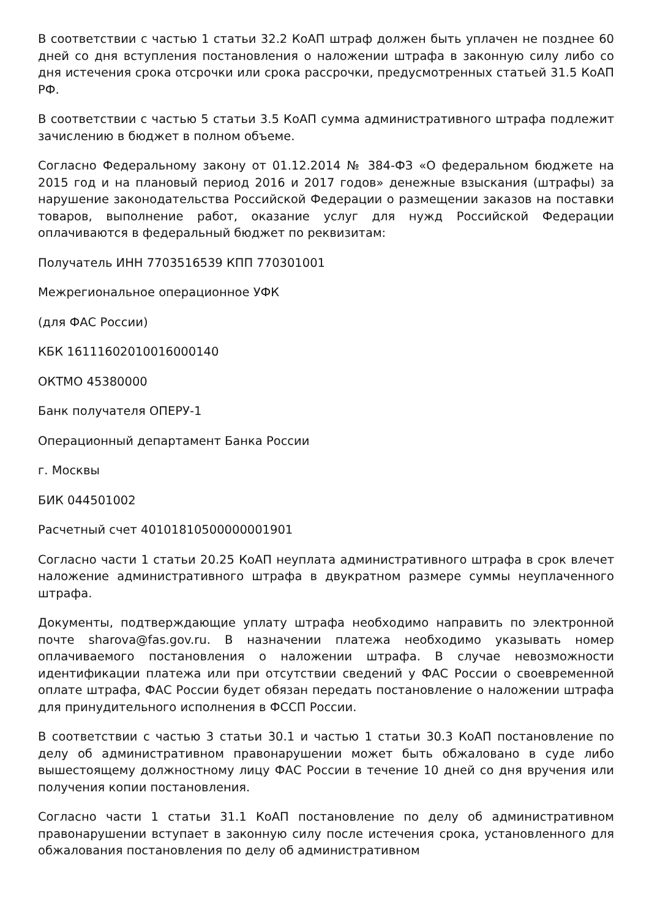В соответствии с частью 1 статьи 32.2 КоАП штраф должен быть уплачен не позднее 60 дней со дня вступления постановления о наложении штрафа в законную силу либо со дня истечения срока отсрочки или срока рассрочки, предусмотренных статьей 31.5 КоАП РФ.
В соответствии с частью 5 статьи 3.5 КоАП сумма административного штрафа подлежит зачислению в бюджет в полном объеме.
Согласно Федеральному закону от 01.12.2014 № 384-ФЗ «О федеральном бюджете на 2015 год и на плановый период 2016 и 2017 годов» денежные взыскания (штрафы) за нарушение законодательства Российской Федерации о размещении заказов на поставки товаров, выполнение работ, оказание услуг для нужд Российской Федерации оплачиваются в федеральный бюджет по реквизитам:
Получатель ИНН 7703516539 КПП 770301001
Межрегиональное операционное УФК
(для ФАС России)
КБК 16111602010016000140
ОКТМО 45380000
Банк получателя ОПЕРУ-1
Операционный департамент Банка России
г. Москвы
БИК 044501002
Расчетный счет 40101810500000001901
Согласно части 1 статьи 20.25 КоАП неуплата административного штрафа в срок влечет наложение административного штрафа в двукратном размере суммы неуплаченного штрафа.
Документы, подтверждающие уплату штрафа необходимо направить по электронной почте sharova@fas.gov.ru. В назначении платежа необходимо указывать номер оплачиваемого постановления о наложении штрафа. В случае невозможности идентификации платежа или при отсутствии сведений у ФАС России о своевременной оплате штрафа, ФАС России будет обязан передать постановление о наложении штрафа для принудительного исполнения в ФССП России.
В соответствии с частью 3 статьи 30.1 и частью 1 статьи 30.3 КоАП постановление по делу об административном правонарушении может быть обжаловано в суде либо вышестоящему должностному лицу ФАС России в течение 10 дней со дня вручения или получения копии постановления.
Согласно части 1 статьи 31.1 КоАП постановление по делу об административном правонарушении вступает в законную силу после истечения срока, установленного для обжалования постановления по делу об административном